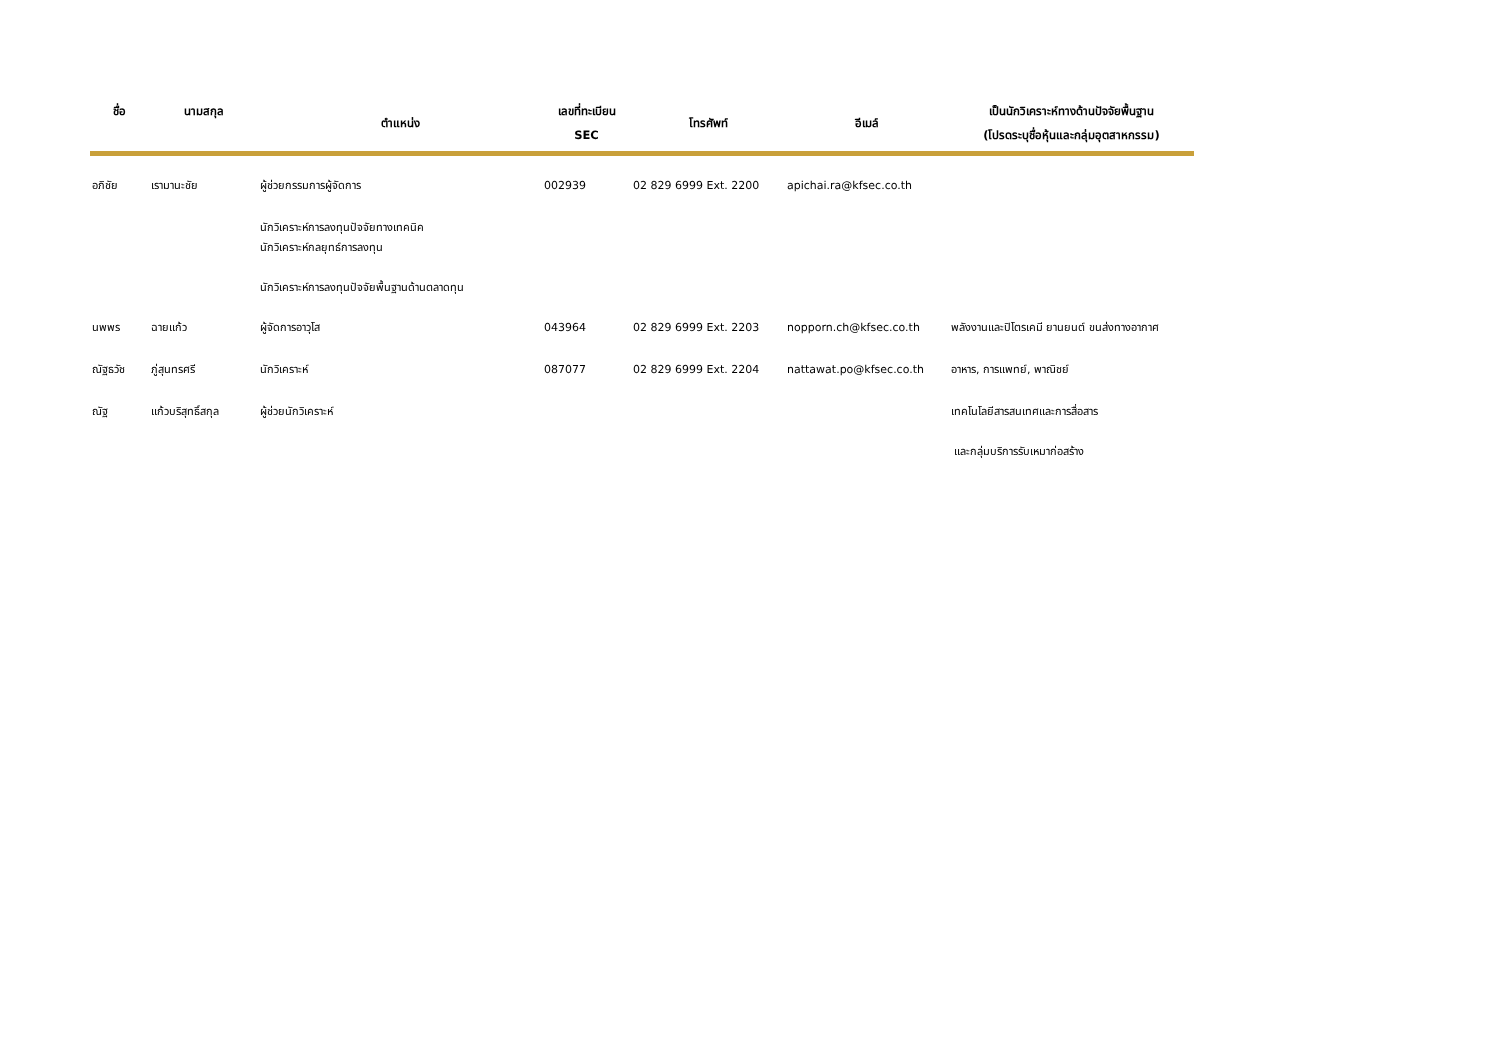| ชื่อ | นามสกุล | ตำแหน่ง | เลขที่ทะเบียน SEC | โทรศัพท์ | อีเมล์ | เป็นนักวิเคราะห์ทางด้านปัจจัยพื้นฐาน (โปรดระบุชื่อหุ้นและกลุ่มอุตสาหกรรม) |
| --- | --- | --- | --- | --- | --- | --- |
| อภิชัย | เรามานะชัย | ผู้ช่วยกรรมการผู้จัดการ | 002939 | 02 829 6999 Ext. 2200 | apichai.ra@kfsec.co.th | |
| | | นักวิเคราะห์การลงทุนปัจจัยทางเทคนิค นักวิเคราะห์กลยุทธ์การลงทุน นักวิเคราะห์การลงทุนปัจจัยพื้นฐานด้านตลาดทุน | | | | |
| นพพร | ฉายแก้ว | ผู้จัดการอาวุโส | 043964 | 02 829 6999 Ext. 2203 | nopporn.ch@kfsec.co.th | พลังงานและปิโตรเคมี ยานยนต์ ขนส่งทางอากาศ |
| ณัฐธวัช | ภู่สุนทรศรี | นักวิเคราะห์ | 087077 | 02 829 6999 Ext. 2204 | nattawat.po@kfsec.co.th | อาหาร, การแพทย์, พาณิชย์ |
| ณัฐ | แก้วบริสุทธิ์สกุล | ผู้ช่วยนักวิเคราะห์ | | | | เทคโนโลยีสารสนเทศและการสื่อสาร และกลุ่มบริการรับเหมาก่อสร้าง |